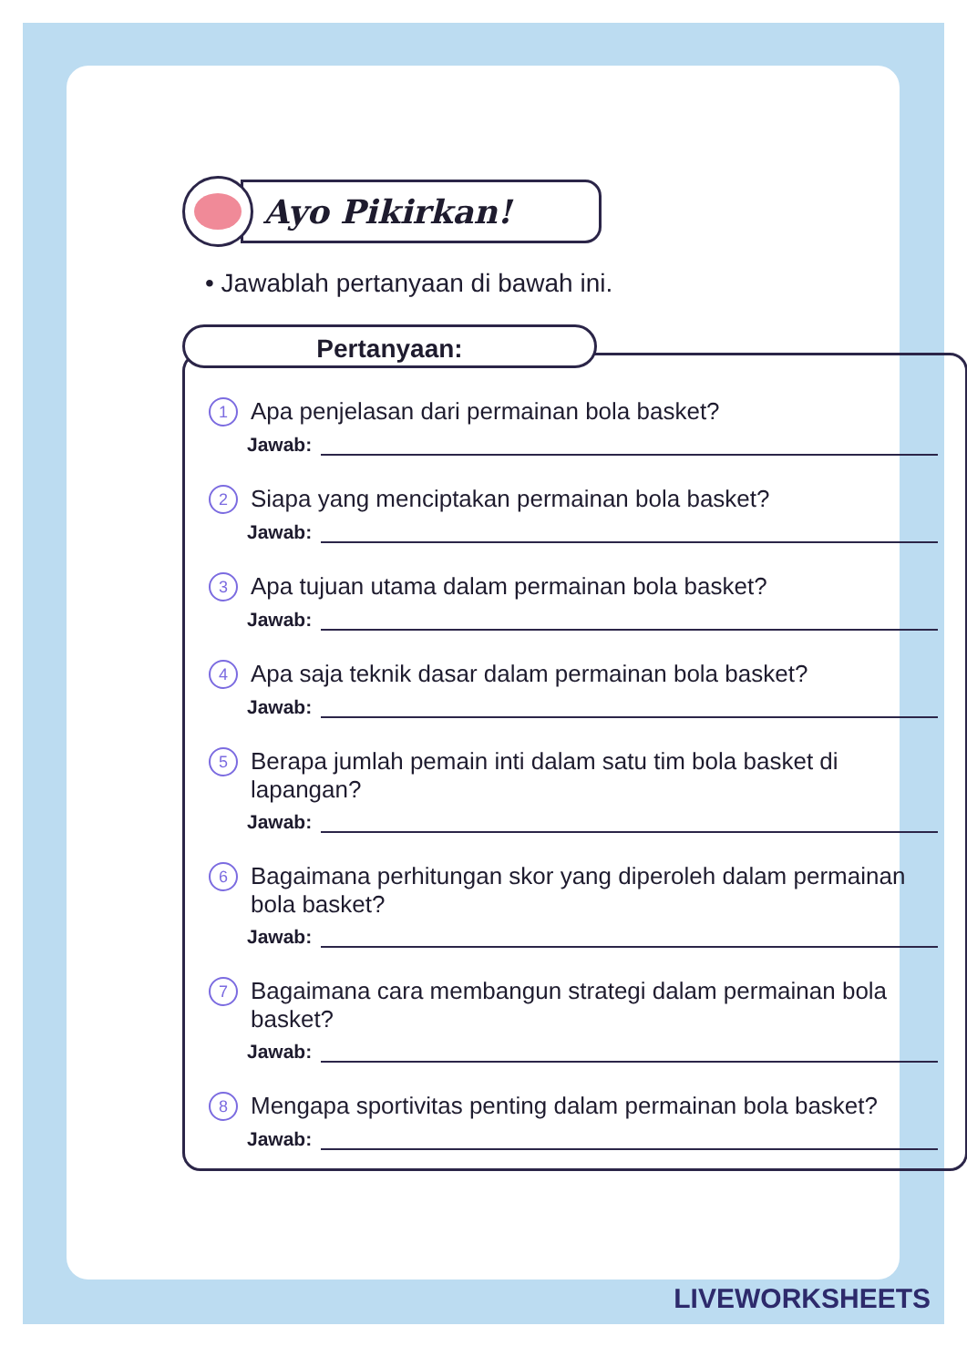Ayo Pikirkan!
• Jawablah pertanyaan di bawah ini.
Pertanyaan:
1
Apa penjelasan dari permainan bola basket?
Jawab:
2
Siapa yang menciptakan permainan bola basket?
Jawab:
3
Apa tujuan utama dalam permainan bola basket?
Jawab:
4
Apa saja teknik dasar dalam permainan bola basket?
Jawab:
5
Berapa jumlah pemain inti dalam satu tim bola basket di lapangan?
Jawab:
6
Bagaimana perhitungan skor yang diperoleh dalam permainan bola basket?
Jawab:
7
Bagaimana cara membangun strategi dalam permainan bola basket?
Jawab:
8
Mengapa sportivitas penting dalam permainan bola basket?
Jawab:
LIVEWORKSHEETS